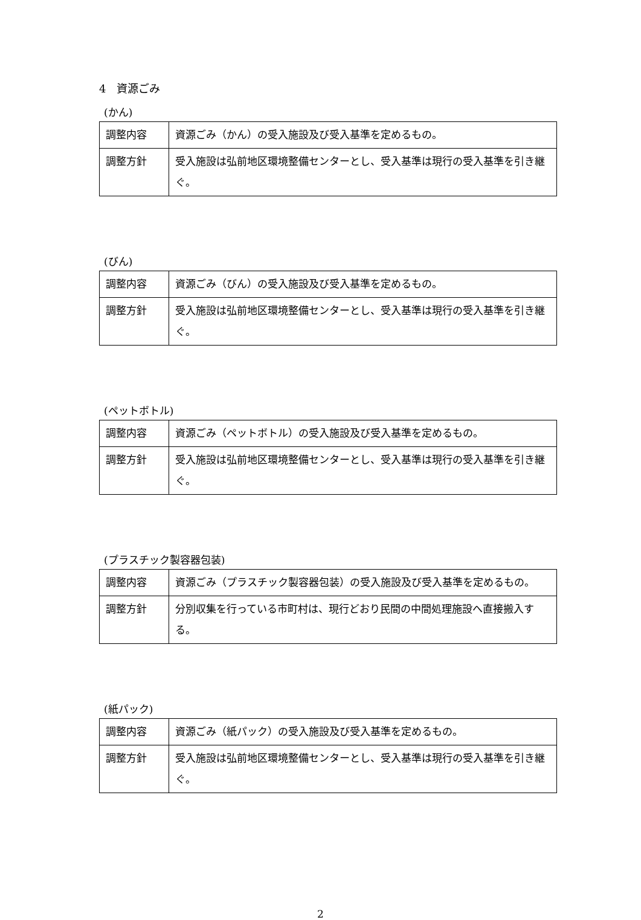4　資源ごみ
(かん)
| 調整内容 | 資源ごみ（かん）の受入施設及び受入基準を定めるもの。 |
| 調整方針 | 受入施設は弘前地区環境整備センターとし、受入基準は現行の受入基準を引き継ぐ。 |
(びん)
| 調整内容 | 資源ごみ（びん）の受入施設及び受入基準を定めるもの。 |
| 調整方針 | 受入施設は弘前地区環境整備センターとし、受入基準は現行の受入基準を引き継ぐ。 |
(ペットボトル)
| 調整内容 | 資源ごみ（ペットボトル）の受入施設及び受入基準を定めるもの。 |
| 調整方針 | 受入施設は弘前地区環境整備センターとし、受入基準は現行の受入基準を引き継ぐ。 |
(プラスチック製容器包装)
| 調整内容 | 資源ごみ（プラスチック製容器包装）の受入施設及び受入基準を定めるもの。 |
| 調整方針 | 分別収集を行っている市町村は、現行どおり民間の中間処理施設へ直接搬入する。 |
(紙パック)
| 調整内容 | 資源ごみ（紙パック）の受入施設及び受入基準を定めるもの。 |
| 調整方針 | 受入施設は弘前地区環境整備センターとし、受入基準は現行の受入基準を引き継ぐ。 |
2